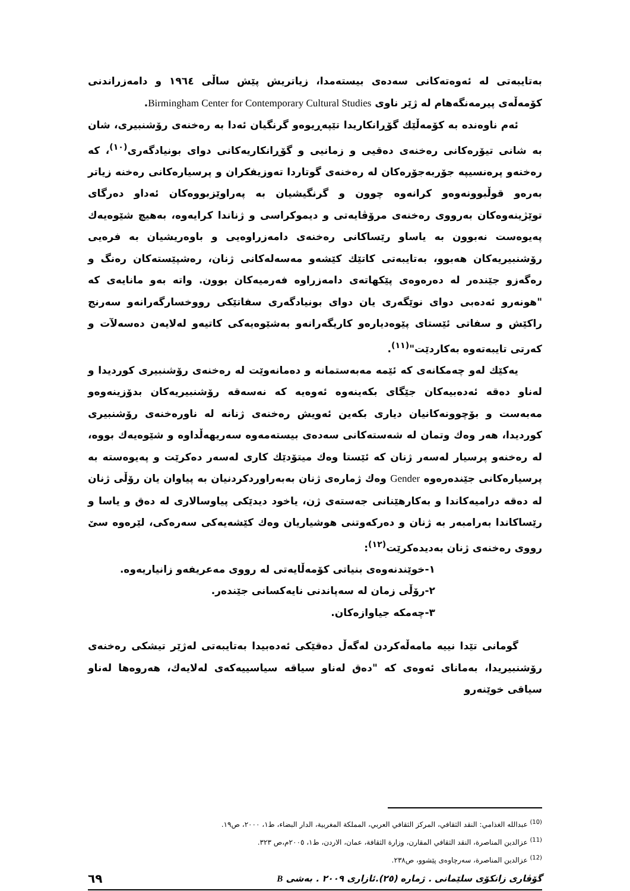بەتایبەتی لە ئەوەتەکانی سەدەی بیستەمدا، زیاتریش پێش ساڵی ١٩٦٤ و دامەزراندنی کۆمەڵەی پیرمەنگەهام لە ژێر ناوی Birmingham Center for Contemporary Cultural Studies.
ئەم ناوەندە بە کۆمەڵێك گۆڕانکاریدا تێپەڕیوەو گرنگیان ئەدا بە رەخنەی رۆشنبیری، شان بە شانی تیۆرەکانی رەخنەی دەقیی و زمانیی و گۆڕانکاریەکانی دوای بونیادگەری<sup>(١٠)</sup>، کە رەخنەو پرەنسیپە جۆربەجۆرەکان لە رەخنەی گوتاردا تەوزیفکران و پرسیارەکانی رەخنە زیاتر بەرەو قوڵبوونەوەو کرانەوە چوون و گرنگیشیان بە پەراوێزبووەکان ئەداو دەرگای توێژینەوەکان بەرووی رەخنەی مرۆڤایەتی و دیموکراسی و ژناندا کرایەوە، بەهیچ شێوەیەك پەیوەست نەبوون بە یاساو رێساکانی رەخنەی دامەزراوەیی و باوەریشیان بە فرەیی رۆشنبیریەکان هەبوو، بەتایبەتی کاتێك کێشەو مەسەلەکانی ژنان، رەشپێستەکان رەنگ و رەگەزو جێندەر لە دەرەوەی پێکهاتەی دامەزراوە فەرمیەکان بوون. واتە بەو مانایەی کە "هونەرو ئەدەبی دوای نوێگەری یان دوای بونیادگەری سفاتێکی رووخسارگەرانەو سەرنج راکێش و سفاتی ئێستای پێوەدیارەو کاریگەرانەو بەشێوەیەکی کاتیەو لەلایەن دەسەلآت و کەرتی تایبەتەوە بەکاردێت"<sup>(١١)</sup>.
یەکێك لەو چەمکانەی کە ئێمە مەبەستمانە و دەمانەوێت لە رەخنەی رۆشنبیری کوردیدا و لەناو دەقە ئەدەبیەکان جێگای بکەینەوە ئەوەیە کە نەسەقە رۆشنبیریەکان بدۆزینەوەو مەبەست و بۆچوونەکانیان دیاری بکەین ئەویش رەخنەی ژنانە لە ناورەخنەی رۆشنبیری کوردیدا، هەر وەك وتمان لە شەستەکانی سەدەی بیستەمەوە سەریهەڵداوە و شێوەیەك بووە، لە رەخنەو پرسیار لەسەر ژنان کە ئێستا وەك میتۆدێك کاری لەسەر دەکرێت و پەیوەستە بە پرسیارەکانی جێندەرەوە Gender وەك ژمارەی ژنان بەبەراوردکردنیان بە پیاوان یان رۆڵی ژنان لە دەقە درامیەکاندا و بەکارهێنانی جەستەی ژن، یاخود دیدێکی پیاوسالاری لە دەق و یاسا و رێساکاندا بەرامبەر بە ژنان و دەرکەوتنی هوشیاریان وەك کێشەیەکی سەرەکی، لێرەوە سێ رووی رەخنەی ژنان بەدیدەکرێت<sup>(١٢)</sup>:
١-خوێندنەوەی بنیاتی کۆمەڵایەتی لە رووی مەعریفەو زانیاریەوە.
٢-رۆڵی زمان لە سەپاندنی نایەکسانی جێندەر.
٣-چەمکە جیاوازەکان.
گومانی تێدا نییە مامەڵەکردن لەگەڵ دەقێکی ئەدەبیدا بەتایبەتی لەژێر تیشکی رەخنەی رۆشنبیریدا، بەمانای ئەوەی کە "دەق لەناو سیاقە سیاسییەکەی لەلایەك، هەروەها لەناو سیاقی خوێنەرو
<sup>(10)</sup> عبدالله الغذامي: النقد الثقافي، المركز الثقافي العربي، المملكة المغربية، الدار البضاء، ط١، ٢٠٠٠، ص١٩.
<sup>(11)</sup> عزالدين المناصرة، النقد الثقافي المقارن، وزارة الثقافة، عمان، الاردن، ط١، ٢٠٠٥م،ص ٣٢٣.
<sup>(12)</sup> عزالدين المناصرة، سەرچاوەی پێشوو، ص٢٣٨.
گۆڤاری زانکۆی سلێمانی . ژمارە (٢٥).ئازاری ٢٠٠٩ . بەشی B ٦٩